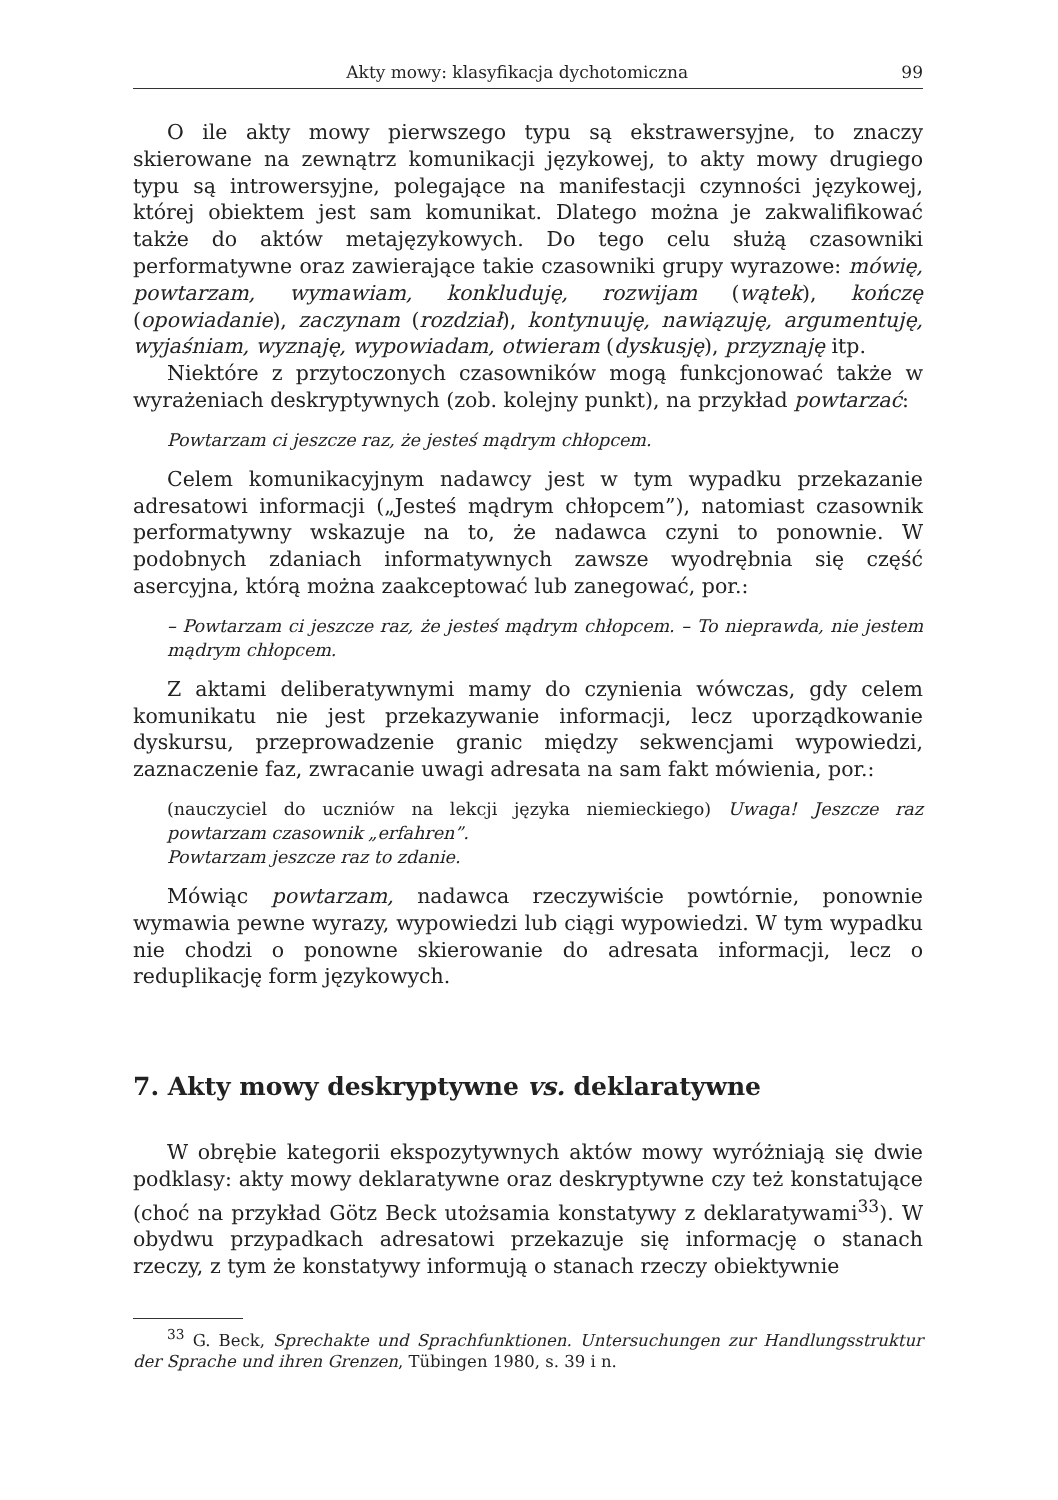Akty mowy: klasyfikacja dychotomiczna 99
O ile akty mowy pierwszego typu są ekstrawersyjne, to znaczy skierowane na zewnątrz komunikacji językowej, to akty mowy drugiego typu są introwersyjne, polegające na manifestacji czynności językowej, której obiektem jest sam komunikat. Dlatego można je zakwalifikować także do aktów metajęzykowych. Do tego celu służą czasowniki performatywne oraz zawierające takie czasowniki grupy wyrazowe: mówię, powtarzam, wymawiam, konkluduję, rozwijam (wątek), kończę (opowiadanie), zaczynam (rozdział), kontynuuję, nawiązuję, argumentuję, wyjaśniam, wyznaję, wypowiadam, otwieram (dyskusję), przyznaję itp.
Niektóre z przytoczonych czasowników mogą funkcjonować także w wyrażeniach deskryptywnych (zob. kolejny punkt), na przykład powtarzać:
Powtarzam ci jeszcze raz, że jesteś mądrym chłopcem.
Celem komunikacyjnym nadawcy jest w tym wypadku przekazanie adresatowi informacji („Jesteś mądrym chłopcem”), natomiast czasownik performatywny wskazuje na to, że nadawca czyni to ponownie. W podobnych zdaniach informatywnych zawsze wyodrębnia się część asercyjna, którą można zaakceptować lub zanegować, por.:
– Powtarzam ci jeszcze raz, że jesteś mądrym chłopcem. – To nieprawda, nie jestem mądrym chłopcem.
Z aktami deliberatywnymi mamy do czynienia wówczas, gdy celem komunikatu nie jest przekazywanie informacji, lecz uporządkowanie dyskursu, przeprowadzenie granic między sekwencjami wypowiedzi, zaznaczenie faz, zwracanie uwagi adresata na sam fakt mówienia, por.:
(nauczyciel do uczniów na lekcji języka niemieckiego) Uwaga! Jeszcze raz powtarzam czasownik „erfahren”.
Powtarzam jeszcze raz to zdanie.
Mówiąc powtarzam, nadawca rzeczywiście powtórnie, ponownie wymawia pewne wyrazy, wypowiedzi lub ciągi wypowiedzi. W tym wypadku nie chodzi o ponowne skierowanie do adresata informacji, lecz o reduplikację form językowych.
7. Akty mowy deskryptywne vs. deklaratywne
W obrębie kategorii ekspozytywnych aktów mowy wyróżniają się dwie podklasy: akty mowy deklaratywne oraz deskryptywne czy też konstatujące (choć na przykład Götz Beck utożsamia konstatywy z deklaratywami<sup>33</sup>). W obydwu przypadkach adresatowi przekazuje się informację o stanach rzeczy, z tym że konstatywy informują o stanach rzeczy obiektywnie
<sup>33</sup> G. Beck, Sprechakte und Sprachfunktionen. Untersuchungen zur Handlungsstruktur der Sprache und ihren Grenzen, Tübingen 1980, s. 39 i n.